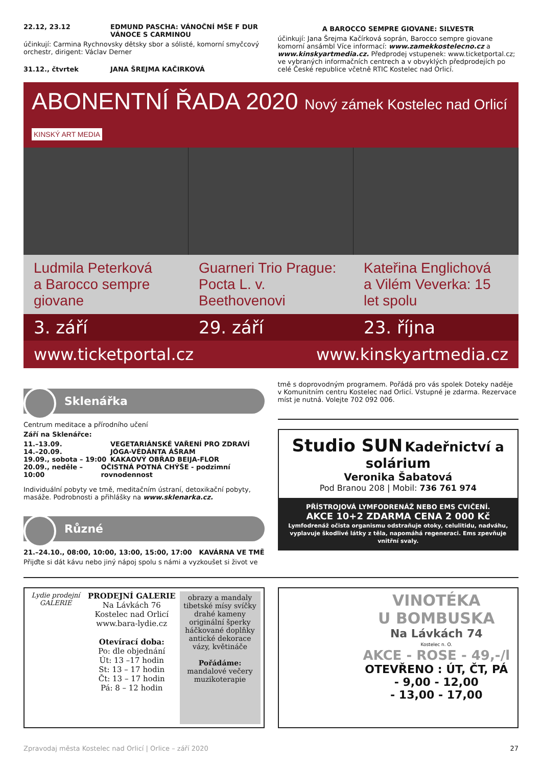22.12, 23.12 EDMUND PASCHA: VÁNOČNÍ MŠE F DUR
VÁNOCE S CARMINOU
účinkují: Carmina Rychnovsky dětsky sbor a sólisté, komorní smyčcový orchestr, dirigent: Václav Derner
31.12., čtvrtek JANA ŠREJMA KAČIRKOVÁ
A BAROCCO SEMPRE GIOVANE: SILVESTR
účinkují: Jana Šrejma Kačírková soprán, Barocco sempre giovane komorní ansámbl Více informací: www.zamekkostelecno.cz a www.kinskyartmedia.cz. Předprodej vstupenek: www.ticketportal.cz; ve vybraných informačních centrech a v obvyklých předprodejích po celé České republice včetně RTIC Kostelec nad Orlicí.
ABONENTNÍ ŘADA 2020 Nový zámek Kostelec nad Orlicí KINSKÝ ART MEDIA
Ludmila Peterková
a Barocco sempre giovane
Guarneri Trio Prague:
Pocta L. v. Beethovenovi
Kateřina Englichová
a Vilém Veverka: 15 let spolu
3. září 29. září 23. října
www.ticketportal.cz www.kinskyartmedia.cz
Sklenářka
Centrum meditace a přírodního učení
Září na Sklenářce:
11.–13.09. VEGETARIÁNSKÉ VAŘENÍ PRO ZDRAVÍ
14.–20.09. JÓGA-VÉDÁNTA ÁŠRAM
19.09., sobota – 19:00 KAKAOVÝ OBŘAD BEIJA-FLOR
20.09., neděle – 10:00 OČISTNÁ POTNÁ CHÝŠE - podzimní rovnodennost
Individuální pobyty ve tmě, meditačním ústraní, detoxikační pobyty, masáže. Podrobnosti a přihlášky na www.sklenarka.cz.
Různé
21.–24.10., 08:00, 10:00, 13:00, 15:00, 17:00 KAVÁRNA VE TMĚ
Přijďte si dát kávu nebo jiný nápoj spolu s námi a vyzkoušet si život ve
tmě s doprovodným programem. Pořádá pro vás spolek Doteky naděje v Komunitním centru Kostelec nad Orlicí. Vstupné je zdarma. Rezervace míst je nutná. Volejte 702 092 006.
Studio SUN Kadeřnictví a solárium
Veronika Šabatová
Pod Branou 208 | Mobil: 736 761 974
PŘÍSTROJOVÁ LYMFODRENÁŽ NEBO EMS CVIČENÍ.
AKCE 10+2 ZDARMA CENA 2 000 Kč
Lymfodrenáž očista organismu odstraňuje otoky, celulitidu, nadváhu, vyplavuje škodlivé látky z těla, napomáhá regeneraci. Ems zpevňuje vnitřní svaly.
Lydie prodejní GALERIE
PRODEJNÍ GALERIE
Na Lávkách 76
Kostelec nad Orlicí
www.bara-lydie.cz
Otevírací doba:
Po: dle objednání
Út: 13 –17 hodin
St: 13 – 17 hodin
Čt: 13 – 17 hodin
Pá: 8 – 12 hodin
obrazy a mandaly tibetské mísy svíčky drahé kameny originální šperky háčkované doplňky antické dekorace vázy, květináče
Pořádáme:
mandalové večery muzikoterapie
VINOTÉKA
U BOMBUSKA
Na Lávkách 74
Kostelec n. O.
AKCE - ROSE - 49,-/l
OTEVŘENO : ÚT, ČT, PÁ
- 9,00 - 12,00
- 13,00 - 17,00
Zpravodaj města Kostelec nad Orlicí | Orlice – září 2020 27